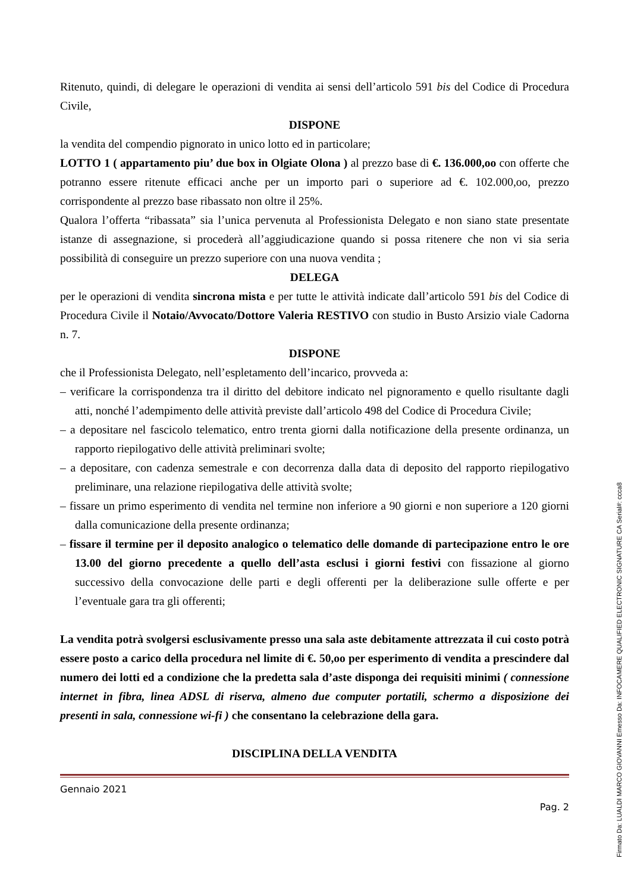Ritenuto, quindi, di delegare le operazioni di vendita ai sensi dell’articolo 591 bis del Codice di Procedura Civile,
DISPONE
la vendita del compendio pignorato in unico lotto ed in particolare;
LOTTO 1 ( appartamento piu’ due box in Olgiate Olona ) al prezzo base di €. 136.000,oo con offerte che potranno essere ritenute efficaci anche per un importo pari o superiore ad €. 102.000,oo, prezzo corrispondente al prezzo base ribassato non oltre il 25%.
Qualora l’offerta “ribassata” sia l’unica pervenuta al Professionista Delegato e non siano state presentate istanze di assegnazione, si procederà all’aggiudicazione quando si possa ritenere che non vi sia seria possibilità di conseguire un prezzo superiore con una nuova vendita ;
DELEGA
per le operazioni di vendita sincrona mista e per tutte le attività indicate dall’articolo 591 bis del Codice di Procedura Civile il Notaio/Avvocato/Dottore Valeria RESTIVO con studio in Busto Arsizio viale Cadorna n. 7.
DISPONE
che il Professionista Delegato, nell’espletamento dell’incarico, provveda a:
– verificare la corrispondenza tra il diritto del debitore indicato nel pignoramento e quello risultante dagli atti, nonché l’adempimento delle attività previste dall’articolo 498 del Codice di Procedura Civile;
– a depositare nel fascicolo telematico, entro trenta giorni dalla notificazione della presente ordinanza, un rapporto riepilogativo delle attività preliminari svolte;
– a depositare, con cadenza semestrale e con decorrenza dalla data di deposito del rapporto riepilogativo preliminare, una relazione riepilogativa delle attività svolte;
– fissare un primo esperimento di vendita nel termine non inferiore a 90 giorni e non superiore a 120 giorni dalla comunicazione della presente ordinanza;
– fissare il termine per il deposito analogico o telematico delle domande di partecipazione entro le ore 13.00 del giorno precedente a quello dell’asta esclusi i giorni festivi con fissazione al giorno successivo della convocazione delle parti e degli offerenti per la deliberazione sulle offerte e per l’eventuale gara tra gli offerenti;
La vendita potrà svolgersi esclusivamente presso una sala aste debitamente attrezzata il cui costo potrà essere posto a carico della procedura nel limite di €. 50,oo per esperimento di vendita a prescindere dal numero dei lotti ed a condizione che la predetta sala d’aste disponga dei requisiti minimi ( connessione internet in fibra, linea ADSL di riserva, almeno due computer portatili, schermo a disposizione dei presenti in sala, connessione wi-fi ) che consentano la celebrazione della gara.
DISCIPLINA DELLA VENDITA
Gennaio 2021
Pag. 2
Firmato Da: LUALDI MARCO GIOVANNI Emesso Da: INFOCAMERE QUALIFIED ELECTRONIC SIGNATURE CA Serial#: ccca8